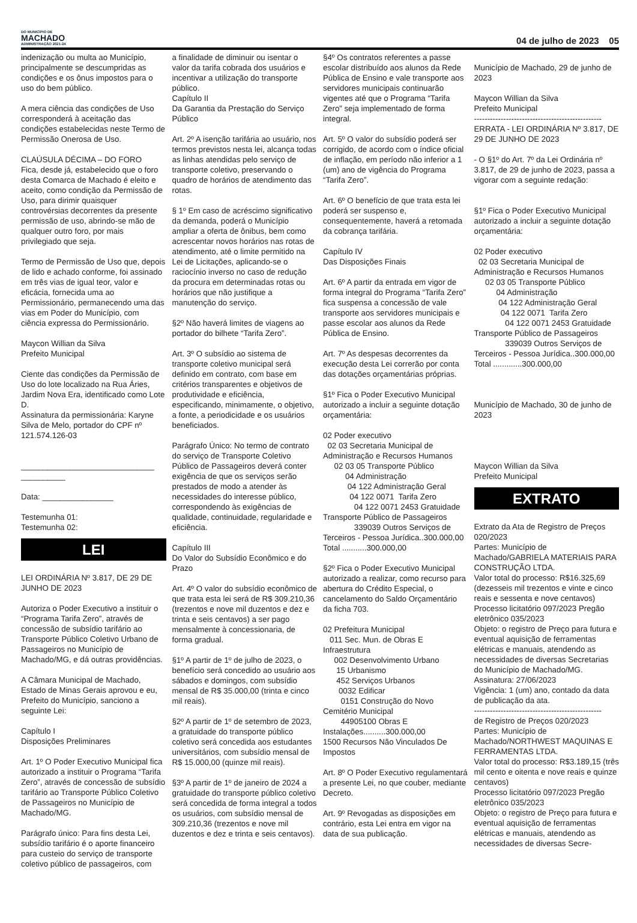DO MUNICÍPIO DE
MACHADO
ADMINISTRAÇÃO 2021-24
04 de julho de 2023 05
indenização ou multa ao Município, principalmente se descumpridas as condições e os ônus impostos para o uso do bem público. A mera ciência das condições de Uso corresponderá à aceitação das condições estabelecidas neste Termo de Permissão Onerosa de Uso. CLAÚSULA DÉCIMA – DO FORO Fica, desde já, estabelecido que o foro desta Comarca de Machado é eleito e aceito, como condição da Permissão de Uso, para dirimir quaisquer controvérsias decorrentes da presente permissão de uso, abrindo-se mão de qualquer outro foro, por mais privilegiado que seja. Termo de Permissão de Uso que, depois de lido e achado conforme, foi assinado em três vias de igual teor, valor e eficácia, fornecida uma ao Permissionário, permanecendo uma das vias em Poder do Município, com ciência expressa do Permissionário. Maycon Willian da Silva Prefeito Municipal Ciente das condições da Permissão de Uso do lote localizado na Rua Áries, Jardim Nova Era, identificado como Lote D. Assinatura da permissionária: Karyne Silva de Melo, portador do CPF nº 121.574.126-03 ______________________________ __________ Data: ________________ Testemunha 01: Testemunha 02:
LEI
LEI ORDINÁRIA Nº 3.817, DE 29 DE JUNHO DE 2023 Autoriza o Poder Executivo a instituir o “Programa Tarifa Zero”, através de concessão de subsídio tarifário ao Transporte Público Coletivo Urbano de Passageiros no Município de Machado/MG, e dá outras providências. A Câmara Municipal de Machado, Estado de Minas Gerais aprovou e eu, Prefeito do Município, sanciono a seguinte Lei: Capítulo I Disposições Preliminares Art. 1º O Poder Executivo Municipal fica autorizado a instituir o Programa “Tarifa Zero”, através de concessão de subsídio tarifário ao Transporte Público Coletivo de Passageiros no Município de Machado/MG. Parágrafo único: Para fins desta Lei, subsídio tarifário é o aporte financeiro para custeio do serviço de transporte coletivo público de passageiros, com
a finalidade de diminuir ou isentar o valor da tarifa cobrada dos usuários e incentivar a utilização do transporte público. Capítulo II Da Garantia da Prestação do Serviço Público Art. 2º A isenção tarifária ao usuário, nos termos previstos nesta lei, alcança todas as linhas atendidas pelo serviço de transporte coletivo, preservando o quadro de horários de atendimento das rotas. § 1º Em caso de acréscimo significativo da demanda, poderá o Município ampliar a oferta de ônibus, bem como acrescentar novos horários nas rotas de atendimento, até o limite permitido na Lei de Licitações, aplicando-se o raciocínio inverso no caso de redução da procura em determinadas rotas ou horários que não justifique a manutenção do serviço. §2º Não haverá limites de viagens ao portador do bilhete “Tarifa Zero”. Art. 3º O subsídio ao sistema de transporte coletivo municipal será definido em contrato, com base em critérios transparentes e objetivos de produtividade e eficiência, especificando, minimamente, o objetivo, a fonte, a periodicidade e os usuários beneficiados. Parágrafo Único: No termo de contrato do serviço de Transporte Coletivo Público de Passageiros deverá conter exigência de que os serviços serão prestados de modo a atender às necessidades do interesse público, correspondendo às exigências de qualidade, continuidade, regularidade e eficiência. Capítulo III Do Valor do Subsídio Econômico e do Prazo Art. 4º O valor do subsídio econômico de que trata esta lei será de R$ 309.210,36 (trezentos e nove mil duzentos e dez e trinta e seis centavos) a ser pago mensalmente à concessionaria, de forma gradual. §1º A partir de 1º de julho de 2023, o benefício será concedido ao usuário aos sábados e domingos, com subsídio mensal de R$ 35.000,00 (trinta e cinco mil reais). §2º A partir de 1º de setembro de 2023, a gratuidade do transporte público coletivo será concedida aos estudantes universitários, com subsídio mensal de R$ 15.000,00 (quinze mil reais). §3º A partir de 1º de janeiro de 2024 a gratuidade do transporte público coletivo será concedida de forma integral a todos os usuários, com subsídio mensal de 309.210,36 (trezentos e nove mil duzentos e dez e trinta e seis centavos).
§4º Os contratos referentes a passe escolar distribuído aos alunos da Rede Pública de Ensino e vale transporte aos servidores municipais continuarão vigentes até que o Programa “Tarifa Zero” seja implementado de forma integral. Art. 5º O valor do subsídio poderá ser corrigido, de acordo com o índice oficial de inflação, em período não inferior a 1 (um) ano de vigência do Programa “Tarifa Zero”. Art. 6º O benefício de que trata esta lei poderá ser suspenso e, consequentemente, haverá a retomada da cobrança tarifária. Capítulo IV Das Disposições Finais Art. 6º A partir da entrada em vigor de forma integral do Programa “Tarifa Zero” fica suspensa a concessão de vale transporte aos servidores municipais e passe escolar aos alunos da Rede Pública de Ensino. Art. 7º As despesas decorrentes da execução desta Lei correrão por conta das dotações orçamentárias próprias. §1º Fica o Poder Executivo Municipal autorizado a incluir a seguinte dotação orçamentária: 02 Poder executivo 02 03 Secretaria Municipal de Administração e Recursos Humanos 02 03 05 Transporte Público 04 Administração 04 122 Administração Geral 04 122 0071 Tarifa Zero 04 122 0071 2453 Gratuidade Transporte Público de Passageiros 339039 Outros Serviços de Terceiros - Pessoa Jurídica..300.000,00 Total ...........300.000,00 §2º Fica o Poder Executivo Municipal autorizado a realizar, como recurso para abertura do Crédito Especial, o cancelamento do Saldo Orçamentário da ficha 703. 02 Prefeitura Municipal 011 Sec. Mun. de Obras E Infraestrutura 002 Desenvolvimento Urbano 15 Urbanismo 452 Serviços Urbanos 0032 Edificar 0151 Construção do Novo Cemitério Municipal 44905100 Obras E Instalações..........300.000,00 1500 Recursos Não Vinculados De Impostos Art. 8º O Poder Executivo regulamentará a presente Lei, no que couber, mediante Decreto. Art. 9º Revogadas as disposições em contrário, esta Lei entra em vigor na data de sua publicação.
Município de Machado, 29 de junho de 2023 Maycon Willian da Silva Prefeito Municipal ------------------------------------------------ ERRATA - LEI ORDINÁRIA Nº 3.817, DE 29 DE JUNHO DE 2023 - O §1º do Art. 7º da Lei Ordinária nº 3.817, de 29 de junho de 2023, passa a vigorar com a seguinte redação: §1º Fica o Poder Executivo Municipal autorizado a incluir a seguinte dotação orçamentária: 02 Poder executivo 02 03 Secretaria Municipal de Administração e Recursos Humanos 02 03 05 Transporte Público 04 Administração 04 122 Administração Geral 04 122 0071 Tarifa Zero 04 122 0071 2453 Gratuidade Transporte Público de Passageiros 339039 Outros Serviços de Terceiros - Pessoa Jurídica..300.000,00 Total .............300.000,00 Município de Machado, 30 de junho de 2023 Maycon Willian da Silva Prefeito Municipal
EXTRATO
Extrato da Ata de Registro de Preços 020/2023 Partes: Município de Machado/GABRIELA MATERIAIS PARA CONSTRUÇÃO LTDA. Valor total do processo: R$16.325,69 (dezesseis mil trezentos e vinte e cinco reais e sessenta e nove centavos) Processo licitatório 097/2023 Pregão eletrônico 035/2023 Objeto: o registro de Preço para futura e eventual aquisição de ferramentas elétricas e manuais, atendendo as necessidades de diversas Secretarias do Município de Machado/MG. Assinatura: 27/06/2023 Vigência: 1 (um) ano, contado da data de publicação da ata. ------------------------------------------------ de Registro de Preços 020/2023 Partes: Município de Machado/NORTHWEST MAQUINAS E FERRAMENTAS LTDA. Valor total do processo: R$3.189,15 (três mil cento e oitenta e nove reais e quinze centavos) Processo licitatório 097/2023 Pregão eletrônico 035/2023 Objeto: o registro de Preço para futura e eventual aquisição de ferramentas elétricas e manuais, atendendo as necessidades de diversas Secre-